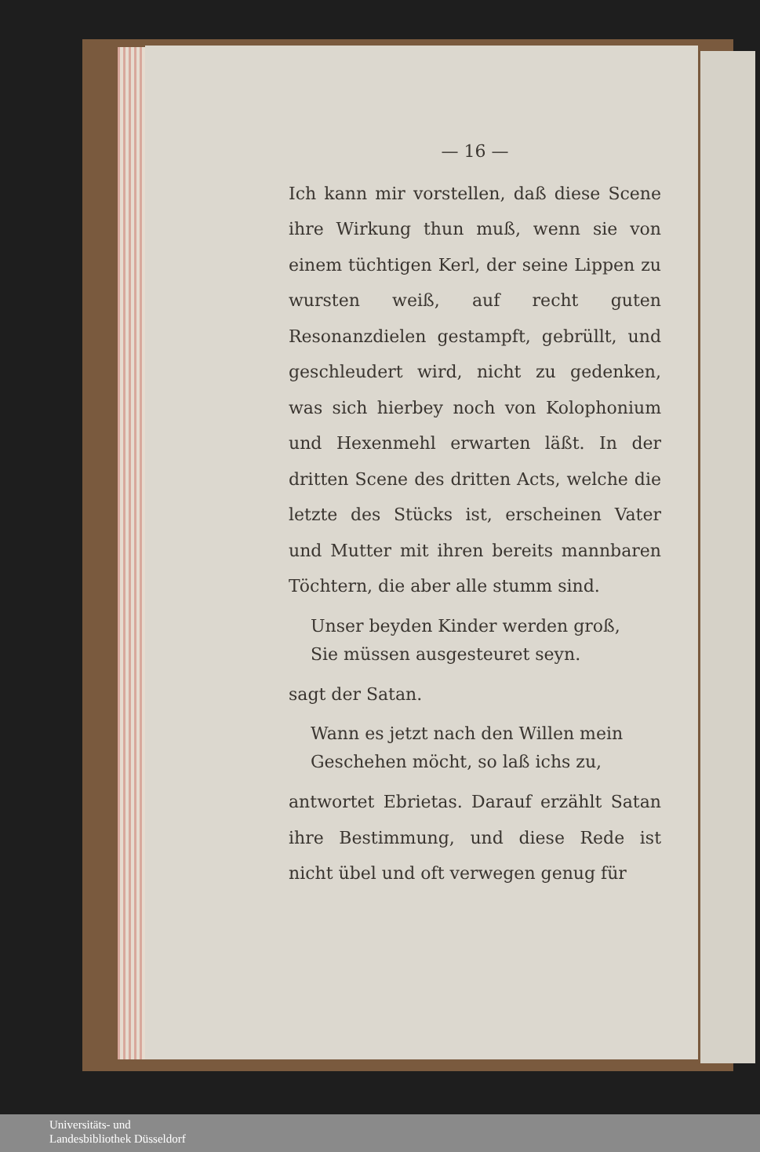— 16 —
Ich kann mir vorstellen, daß diese Scene ihre Wirkung thun muß, wenn sie von einem tüchtigen Kerl, der seine Lippen zu wursten weiß, auf recht guten Resonanzdielen gestampft, gebrüllt, und geschleudert wird, nicht zu gedenken, was sich hierbey noch von Kolophonium und Hexenmehl erwarten läßt. In der dritten Scene des dritten Acts, welche die letzte des Stücks ist, erscheinen Vater und Mutter mit ihren bereits mannbaren Töchtern, die aber alle stumm sind.
Unser beyden Kinder werden groß,
Sie müssen ausgesteuret seyn.
sagt der Satan.
Wann es jetzt nach den Willen mein
Geschehen möcht, so laß ichs zu,
antwortet Ebrietas. Darauf erzählt Satan ihre Bestimmung, und diese Rede ist nicht übel und oft verwegen genug für
Universitäts- und
Landesbibliothek Düsseldorf